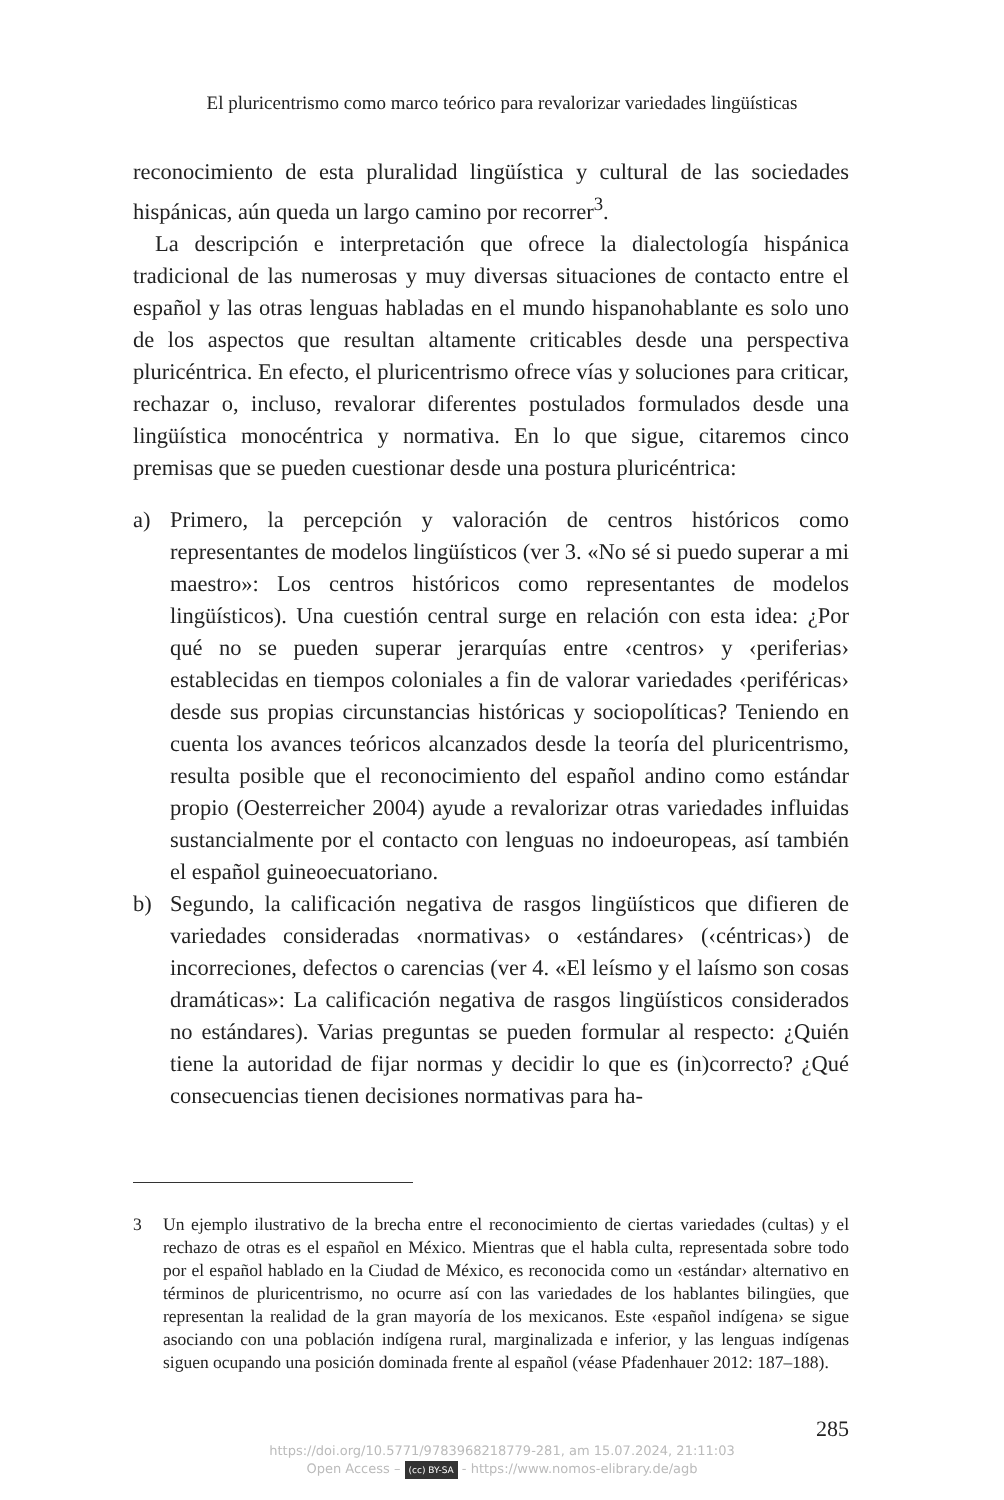El pluricentrismo como marco teórico para revalorizar variedades lingüísticas
reconocimiento de esta pluralidad lingüística y cultural de las sociedades hispánicas, aún queda un largo camino por recorrer<sup>3</sup>.
La descripción e interpretación que ofrece la dialectología hispánica tradicional de las numerosas y muy diversas situaciones de contacto entre el español y las otras lenguas habladas en el mundo hispanohablante es solo uno de los aspectos que resultan altamente criticables desde una perspectiva pluricéntrica. En efecto, el pluricentrismo ofrece vías y soluciones para criticar, rechazar o, incluso, revalorar diferentes postulados formulados desde una lingüística monocéntrica y normativa. En lo que sigue, citaremos cinco premisas que se pueden cuestionar desde una postura pluricéntrica:
a) Primero, la percepción y valoración de centros históricos como representantes de modelos lingüísticos (ver 3. «No sé si puedo superar a mi maestro»: Los centros históricos como representantes de modelos lingüísticos). Una cuestión central surge en relación con esta idea: ¿Por qué no se pueden superar jerarquías entre ‹centros› y ‹periferias› establecidas en tiempos coloniales a fin de valorar variedades ‹periféricas› desde sus propias circunstancias históricas y sociopolíticas? Teniendo en cuenta los avances teóricos alcanzados desde la teoría del pluricentrismo, resulta posible que el reconocimiento del español andino como estándar propio (Oesterreicher 2004) ayude a revalorizar otras variedades influidas sustancialmente por el contacto con lenguas no indoeuropeas, así también el español guineoecuatoriano.
b) Segundo, la calificación negativa de rasgos lingüísticos que difieren de variedades consideradas ‹normativas› o ‹estándares› (‹céntricas›) de incorreciones, defectos o carencias (ver 4. «El leísmo y el laísmo son cosas dramáticas»: La calificación negativa de rasgos lingüísticos considerados no estándares). Varias preguntas se pueden formular al respecto: ¿Quién tiene la autoridad de fijar normas y decidir lo que es (in)correcto? ¿Qué consecuencias tienen decisiones normativas para ha-
3 Un ejemplo ilustrativo de la brecha entre el reconocimiento de ciertas variedades (cultas) y el rechazo de otras es el español en México. Mientras que el habla culta, representada sobre todo por el español hablado en la Ciudad de México, es reconocida como un ‹estándar› alternativo en términos de pluricentrismo, no ocurre así con las variedades de los hablantes bilingües, que representan la realidad de la gran mayoría de los mexicanos. Este ‹español indígena› se sigue asociando con una población indígena rural, marginalizada e inferior, y las lenguas indígenas siguen ocupando una posición dominada frente al español (véase Pfadenhauer 2012: 187–188).
285
https://doi.org/10.5771/9783968218779-281, am 15.07.2024, 21:11:03
Open Access – (cc) BY-SA - https://www.nomos-elibrary.de/agb